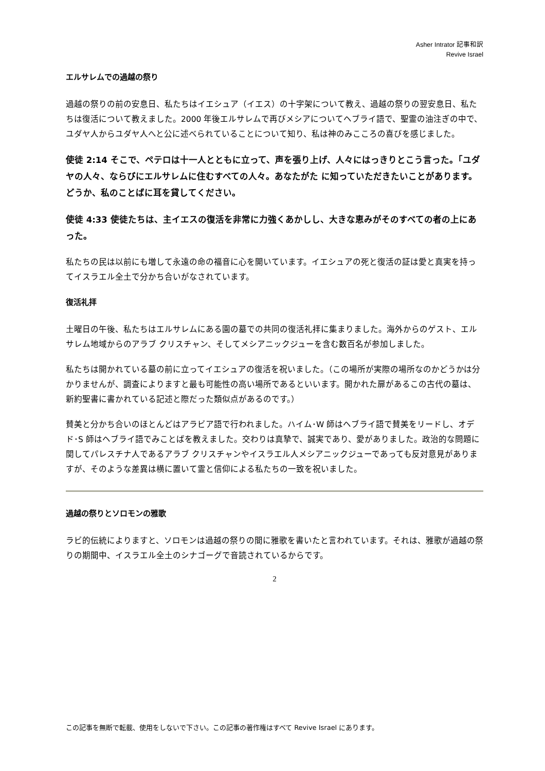Asher Intrator 記事和訳
Revive Israel
エルサレムでの過越の祭り
過越の祭りの前の安息日、私たちはイエシュア（イエス）の十字架について教え、過越の祭りの翌安息日、私たちは復活について教えました。2000 年後エルサレムで再びメシアについてヘブライ語で、聖霊の油注ぎの中で、ユダヤ人からユダヤ人へと公に述べられていることについて知り、私は神のみこころの喜びを感じました。
使徒 2:14 そこで、ペテロは十一人とともに立って、声を張り上げ、人々にはっきりとこう言った。「ユダヤの人々、ならびにエルサレムに住むすべての人々。あなたがた に知っていただきたいことがあります。どうか、私のことばに耳を貸してください。
使徒 4:33 使徒たちは、主イエスの復活を非常に力強くあかしし、大きな恵みがそのすべての者の上にあった。
私たちの民は以前にも増して永遠の命の福音に心を開いています。イエシュアの死と復活の証は愛と真実を持ってイスラエル全土で分かち合いがなされています。
復活礼拝
土曜日の午後、私たちはエルサレムにある園の墓での共同の復活礼拝に集まりました。海外からのゲスト、エルサレム地域からのアラブ クリスチャン、そしてメシアニックジューを含む数百名が参加しました。
私たちは開かれている墓の前に立ってイエシュアの復活を祝いました。（この場所が実際の場所なのかどうかは分かりませんが、調査によりますと最も可能性の高い場所であるといいます。開かれた扉があるこの古代の墓は、新約聖書に書かれている記述と際だった類似点があるのです。）
賛美と分かち合いのほとんどはアラビア語で行われました。ハイム･W 師はヘブライ語で賛美をリードし、オデド･S 師はヘブライ語でみことばを教えました。交わりは真摯で、誠実であり、愛がありました。政治的な問題に関してパレスチナ人であるアラブ クリスチャンやイスラエル人メシアニックジューであっても反対意見がありますが、そのような差異は横に置いて霊と信仰による私たちの一致を祝いました。
過越の祭りとソロモンの雅歌
ラビ的伝統によりますと、ソロモンは過越の祭りの間に雅歌を書いたと言われています。それは、雅歌が過越の祭りの期間中、イスラエル全土のシナゴーグで音読されているからです。
2
この記事を無断で転載、使用をしないで下さい。この記事の著作権はすべて Revive Israel にあります。